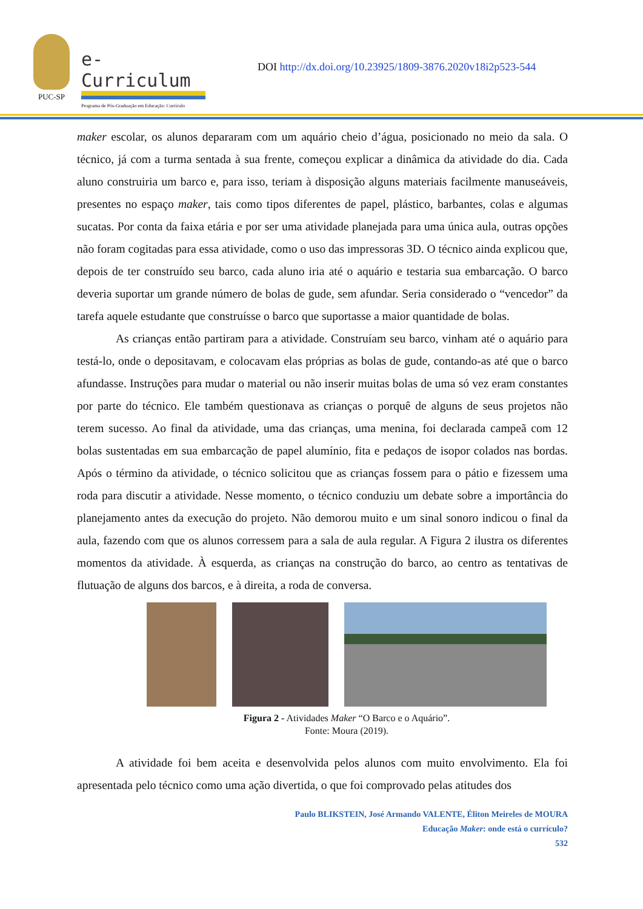PUC-SP
e-Curriculum
Programa de Pós-Graduação em Educação: Currículo
DOI http://dx.doi.org/10.23925/1809-3876.2020v18i2p523-544
maker escolar, os alunos depararam com um aquário cheio d’água, posicionado no meio da sala. O técnico, já com a turma sentada à sua frente, começou explicar a dinâmica da atividade do dia. Cada aluno construiria um barco e, para isso, teriam à disposição alguns materiais facilmente manuseáveis, presentes no espaço maker, tais como tipos diferentes de papel, plástico, barbantes, colas e algumas sucatas. Por conta da faixa etária e por ser uma atividade planejada para uma única aula, outras opções não foram cogitadas para essa atividade, como o uso das impressoras 3D. O técnico ainda explicou que, depois de ter construído seu barco, cada aluno iria até o aquário e testaria sua embarcação. O barco deveria suportar um grande número de bolas de gude, sem afundar. Seria considerado o “vencedor” da tarefa aquele estudante que construísse o barco que suportasse a maior quantidade de bolas.
As crianças então partiram para a atividade. Construíam seu barco, vinham até o aquário para testá-lo, onde o depositavam, e colocavam elas próprias as bolas de gude, contando-as até que o barco afundasse. Instruções para mudar o material ou não inserir muitas bolas de uma só vez eram constantes por parte do técnico. Ele também questionava as crianças o porquê de alguns de seus projetos não terem sucesso. Ao final da atividade, uma das crianças, uma menina, foi declarada campeã com 12 bolas sustentadas em sua embarcação de papel alumínio, fita e pedaços de isopor colados nas bordas. Após o término da atividade, o técnico solicitou que as crianças fossem para o pátio e fizessem uma roda para discutir a atividade. Nesse momento, o técnico conduziu um debate sobre a importância do planejamento antes da execução do projeto. Não demorou muito e um sinal sonoro indicou o final da aula, fazendo com que os alunos corressem para a sala de aula regular. A Figura 2 ilustra os diferentes momentos da atividade. À esquerda, as crianças na construção do barco, ao centro as tentativas de flutuação de alguns dos barcos, e à direita, a roda de conversa.
Figura 2 - Atividades Maker “O Barco e o Aquário”.
Fonte: Moura (2019).
A atividade foi bem aceita e desenvolvida pelos alunos com muito envolvimento. Ela foi apresentada pelo técnico como uma ação divertida, o que foi comprovado pelas atitudes dos
Paulo BLIKSTEIN, José Armando VALENTE, Éliton Meireles de MOURA
Educação Maker: onde está o currículo?
532